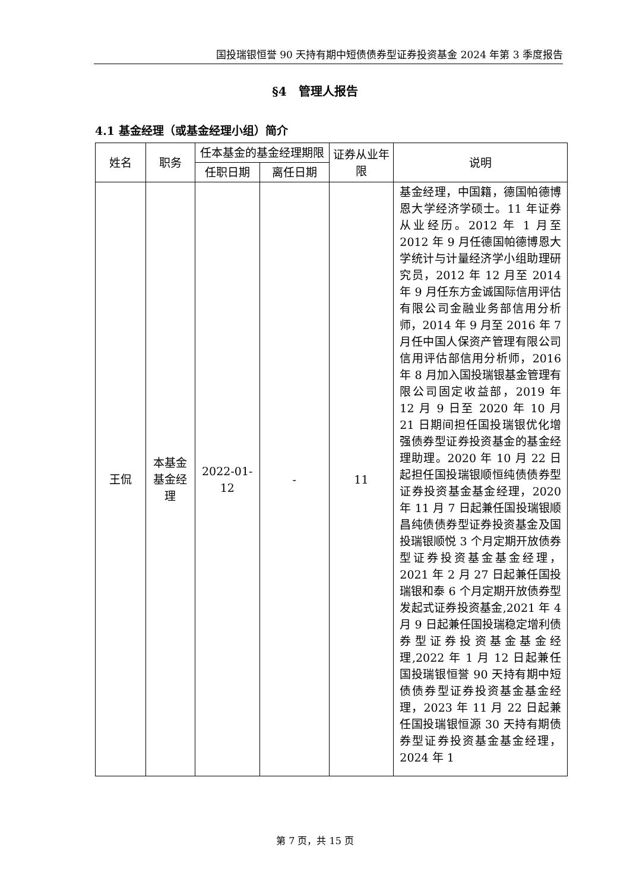国投瑞银恒誉 90 天持有期中短债债券型证券投资基金 2024 年第 3 季度报告
§4　管理人报告
4.1 基金经理（或基金经理小组）简介
| 姓名 | 职务 | 任本基金的基金经理期限 | | 证券从业年限 | 说明 |
| --- | --- | --- | --- | --- | --- |
| | | 任职日期 | 离任日期 | | |
| 王侃 | 本基金基金经理 | 2022-01-12 | - | 11 | 基金经理，中国籍，德国帕德博恩大学经济学硕士。11 年证券从业经历。2012 年 1 月至 2012 年 9 月任德国帕德博恩大学统计与计量经济学小组助理研究员，2012 年 12 月至 2014 年 9 月任东方金诚国际信用评估有限公司金融业务部信用分析师，2014 年 9 月至 2016 年 7 月任中国人保资产管理有限公司信用评估部信用分析师，2016 年 8 月加入国投瑞银基金管理有限公司固定收益部，2019 年 12 月 9 日至 2020 年 10 月 21 日期间担任国投瑞银优化增强债券型证券投资基金的基金经理助理。2020 年 10 月 22 日起担任国投瑞银顺恒纯债债券型证券投资基金基金经理，2020 年 11 月 7 日起兼任国投瑞银顺昌纯债债券型证券投资基金及国投瑞银顺悦 3 个月定期开放债券型证券投资基金基金经理，2021 年 2 月 27 日起兼任国投瑞银和泰 6 个月定期开放债券型发起式证券投资基金,2021 年 4 月 9 日起兼任国投瑞稳定增利债券型证券投资基金基金经理,2022 年 1 月 12 日起兼任国投瑞银恒誉 90 天持有期中短债债券型证券投资基金基金经理，2023 年 11 月 22 日起兼任国投瑞银恒源 30 天持有期债券型证券投资基金基金经理，2024 年 1 |
第 7 页，共 15 页